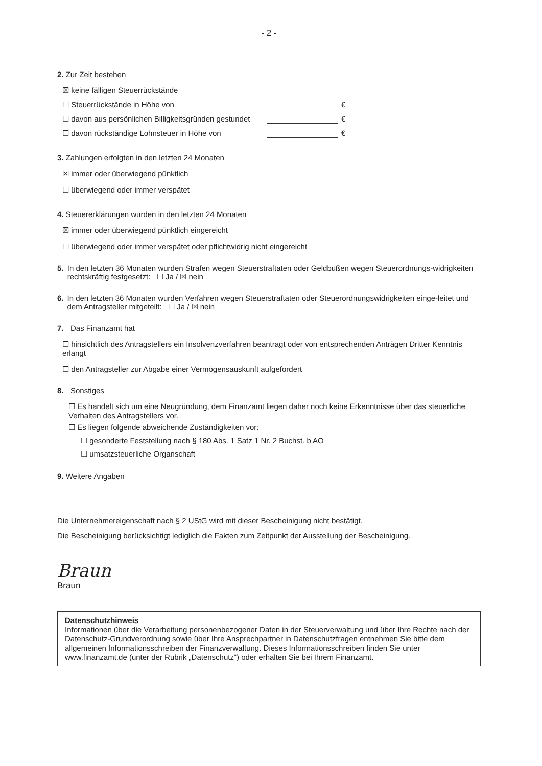- 2 -
2. Zur Zeit bestehen
☒ keine fälligen Steuerrückstände
☐ Steuerrückstände in Höhe von €
☐ davon aus persönlichen Billigkeitsgründen gestundet €
☐ davon rückständige Lohnsteuer in Höhe von €
3. Zahlungen erfolgten in den letzten 24 Monaten
☒ immer oder überwiegend pünktlich
☐ überwiegend oder immer verspätet
4. Steuererklärungen wurden in den letzten 24 Monaten
☒ immer oder überwiegend pünktlich eingereicht
☐ überwiegend oder immer verspätet oder pflichtwidrig nicht eingereicht
5. In den letzten 36 Monaten wurden Strafen wegen Steuerstraftaten oder Geldbußen wegen Steuerordnungs-widrigkeiten rechtskräftig festgesetzt: ☐ Ja / ☒ nein
6. In den letzten 36 Monaten wurden Verfahren wegen Steuerstraftaten oder Steuerordnungswidrigkeiten einge-leitet und dem Antragsteller mitgeteilt: ☐ Ja / ☒ nein
7. Das Finanzamt hat
☐ hinsichtlich des Antragstellers ein Insolvenzverfahren beantragt oder von entsprechenden Anträgen Dritter Kenntnis erlangt
☐ den Antragsteller zur Abgabe einer Vermögensauskunft aufgefordert
8. Sonstiges
☐ Es handelt sich um eine Neugründung, dem Finanzamt liegen daher noch keine Erkenntnisse über das steuerliche Verhalten des Antragstellers vor.
☐ Es liegen folgende abweichende Zuständigkeiten vor:
☐ gesonderte Feststellung nach § 180 Abs. 1 Satz 1 Nr. 2 Buchst. b AO
☐ umsatzsteuerliche Organschaft
9. Weitere Angaben
Die Unternehmereigenschaft nach § 2 UStG wird mit dieser Bescheinigung nicht bestätigt.
Die Bescheinigung berücksichtigt lediglich die Fakten zum Zeitpunkt der Ausstellung der Bescheinigung.
Braun
Braun
Datenschutzhinweis
Informationen über die Verarbeitung personenbezogener Daten in der Steuerverwaltung und über Ihre Rechte nach der Datenschutz-Grundverordnung sowie über Ihre Ansprechpartner in Datenschutzfragen entnehmen Sie bitte dem allgemeinen Informationsschreiben der Finanzverwaltung. Dieses Informationsschreiben finden Sie unter www.finanzamt.de (unter der Rubrik „Datenschutz“) oder erhalten Sie bei Ihrem Finanzamt.